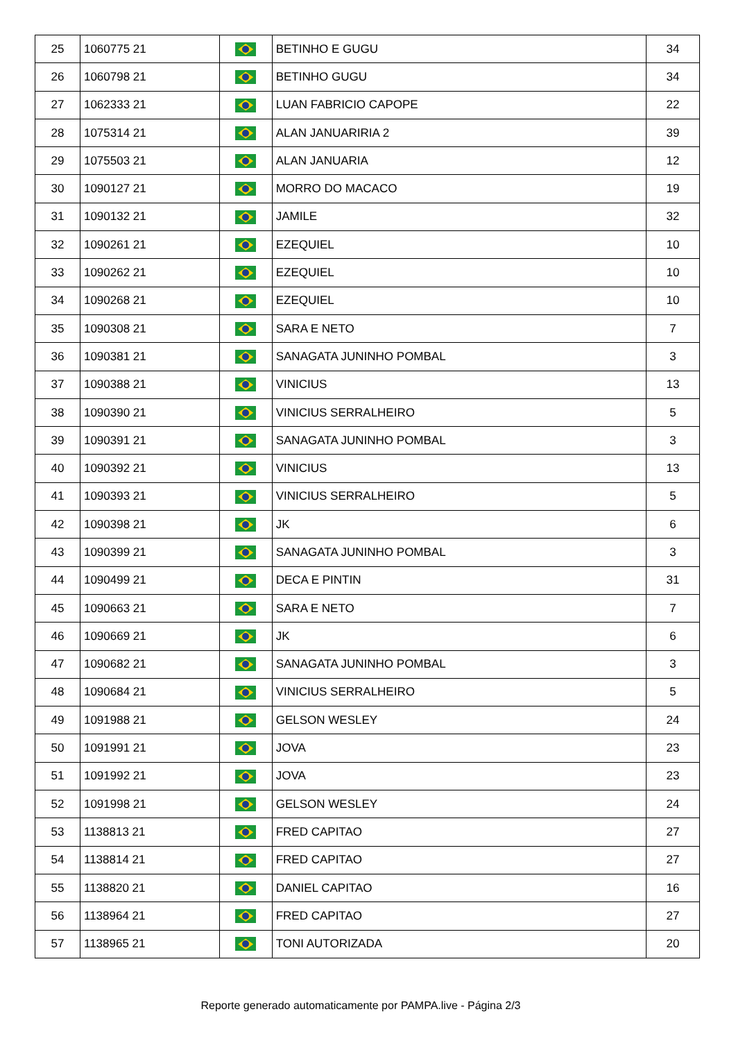| 25 | 1060775 21 | | BETINHO E GUGU | 34 |
| 26 | 1060798 21 | | BETINHO GUGU | 34 |
| 27 | 1062333 21 | | LUAN FABRICIO CAPOPE | 22 |
| 28 | 1075314 21 | | ALAN JANUARIRIA 2 | 39 |
| 29 | 1075503 21 | | ALAN JANUARIA | 12 |
| 30 | 1090127 21 | | MORRO DO MACACO | 19 |
| 31 | 1090132 21 | | JAMILE | 32 |
| 32 | 1090261 21 | | EZEQUIEL | 10 |
| 33 | 1090262 21 | | EZEQUIEL | 10 |
| 34 | 1090268 21 | | EZEQUIEL | 10 |
| 35 | 1090308 21 | | SARA E NETO | 7 |
| 36 | 1090381 21 | | SANAGATA JUNINHO POMBAL | 3 |
| 37 | 1090388 21 | | VINICIUS | 13 |
| 38 | 1090390 21 | | VINICIUS SERRALHEIRO | 5 |
| 39 | 1090391 21 | | SANAGATA JUNINHO POMBAL | 3 |
| 40 | 1090392 21 | | VINICIUS | 13 |
| 41 | 1090393 21 | | VINICIUS SERRALHEIRO | 5 |
| 42 | 1090398 21 | | JK | 6 |
| 43 | 1090399 21 | | SANAGATA JUNINHO POMBAL | 3 |
| 44 | 1090499 21 | | DECA E PINTIN | 31 |
| 45 | 1090663 21 | | SARA E NETO | 7 |
| 46 | 1090669 21 | | JK | 6 |
| 47 | 1090682 21 | | SANAGATA JUNINHO POMBAL | 3 |
| 48 | 1090684 21 | | VINICIUS SERRALHEIRO | 5 |
| 49 | 1091988 21 | | GELSON WESLEY | 24 |
| 50 | 1091991 21 | | JOVA | 23 |
| 51 | 1091992 21 | | JOVA | 23 |
| 52 | 1091998 21 | | GELSON WESLEY | 24 |
| 53 | 1138813 21 | | FRED CAPITAO | 27 |
| 54 | 1138814 21 | | FRED CAPITAO | 27 |
| 55 | 1138820 21 | | DANIEL CAPITAO | 16 |
| 56 | 1138964 21 | | FRED CAPITAO | 27 |
| 57 | 1138965 21 | | TONI AUTORIZADA | 20 |
Reporte generado automaticamente por PAMPA.live - Página 2/3